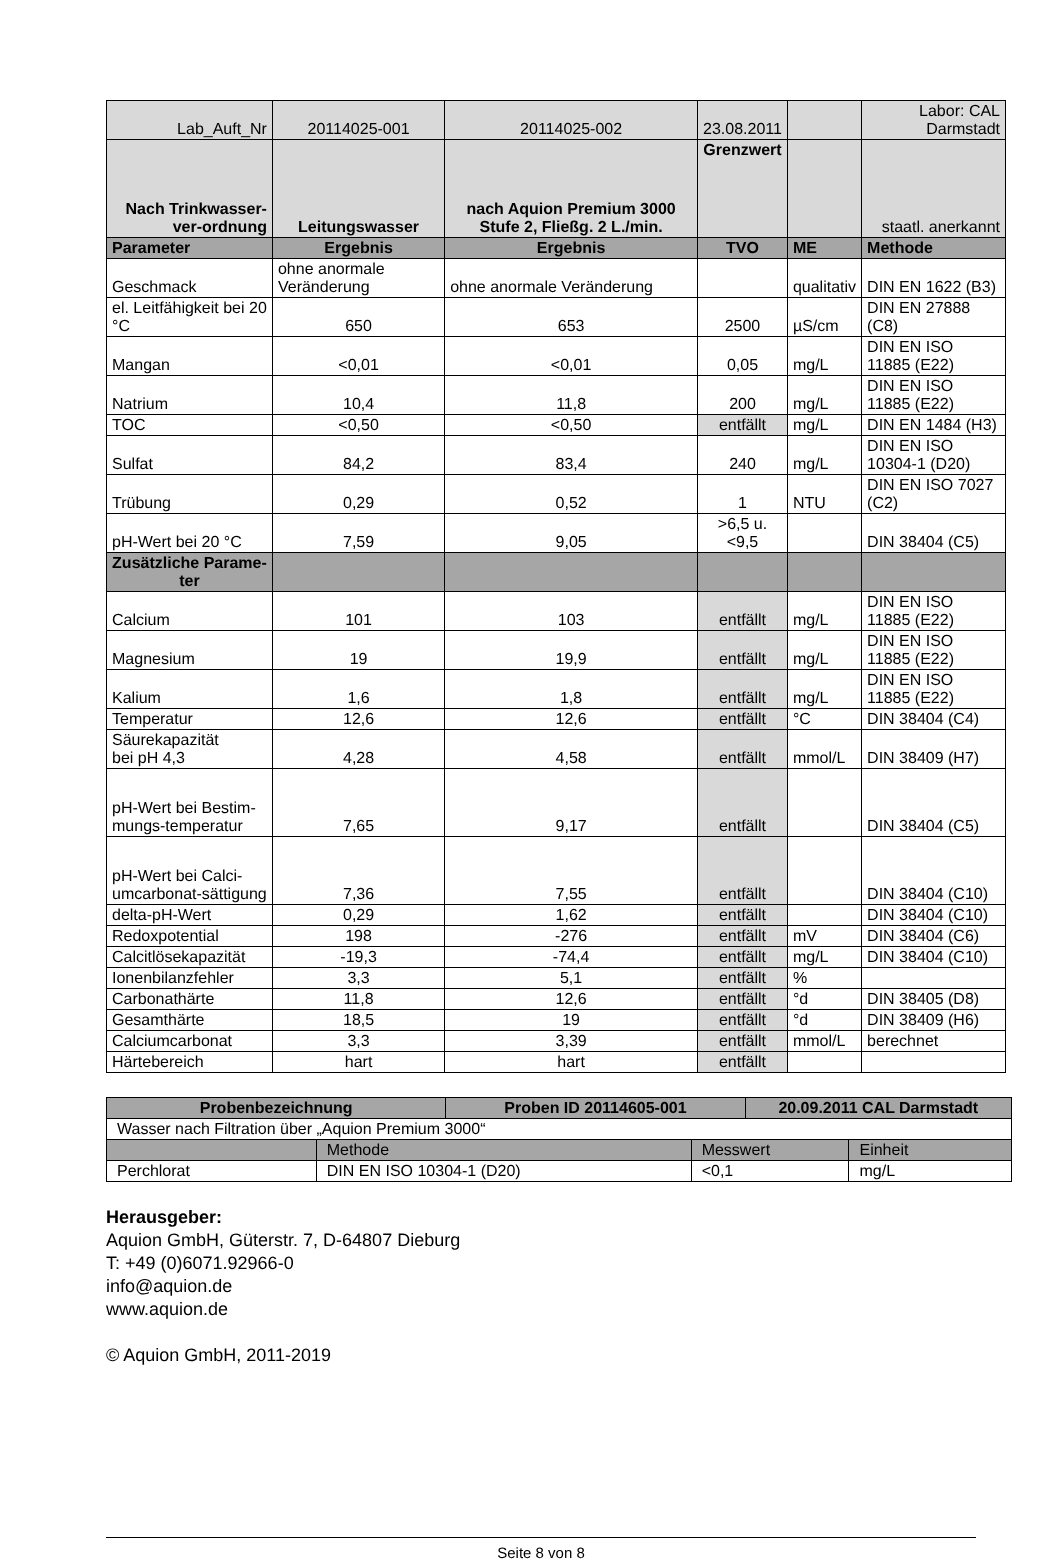| Lab_Auft_Nr | 20114025-001 | 20114025-002 | 23.08.2011 | | Labor: CAL Darmstadt |
| Nach Trinkwasser- ver-ordnung | Leitungswasser | nach Aquion Premium 3000 Stufe 2, Fließg. 2 L./min. | Grenzwert | | staatl. anerkannt |
| Parameter | Ergebnis | Ergebnis | TVO | ME | Methode |
| Geschmack | ohne anormale Veränderung | ohne anormale Veränderung | | qualitativ | DIN EN 1622 (B3) |
| el. Leitfähigkeit bei 20 °C | 650 | 653 | 2500 | µS/cm | DIN EN 27888 (C8) |
| Mangan | <0,01 | <0,01 | 0,05 | mg/L | DIN EN ISO 11885 (E22) |
| Natrium | 10,4 | 11,8 | 200 | mg/L | DIN EN ISO 11885 (E22) |
| TOC | <0,50 | <0,50 | entfällt | mg/L | DIN EN 1484 (H3) |
| Sulfat | 84,2 | 83,4 | 240 | mg/L | DIN EN ISO 10304-1 (D20) |
| Trübung | 0,29 | 0,52 | 1 | NTU | DIN EN ISO 7027 (C2) |
| pH-Wert bei 20 °C | 7,59 | 9,05 | >6,5 u. <9,5 | | DIN 38404 (C5) |
| Zusätzliche Parame- ter | | | | | |
| Calcium | 101 | 103 | entfällt | mg/L | DIN EN ISO 11885 (E22) |
| Magnesium | 19 | 19,9 | entfällt | mg/L | DIN EN ISO 11885 (E22) |
| Kalium | 1,6 | 1,8 | entfällt | mg/L | DIN EN ISO 11885 (E22) |
| Temperatur | 12,6 | 12,6 | entfällt | °C | DIN 38404 (C4) |
| Säurekapazität bei pH 4,3 | 4,28 | 4,58 | entfällt | mmol/L | DIN 38409 (H7) |
| pH-Wert bei Bestim- mungs-temperatur | 7,65 | 9,17 | entfällt | | DIN 38404 (C5) |
| pH-Wert bei Calci- umcarbonat-sättigung | 7,36 | 7,55 | entfällt | | DIN 38404 (C10) |
| delta-pH-Wert | 0,29 | 1,62 | entfällt | | DIN 38404 (C10) |
| Redoxpotential | 198 | -276 | entfällt | mV | DIN 38404 (C6) |
| Calcitlösekapazität | -19,3 | -74,4 | entfällt | mg/L | DIN 38404 (C10) |
| Ionenbilanzfehler | 3,3 | 5,1 | entfällt | % | |
| Carbonathärte | 11,8 | 12,6 | entfällt | °d | DIN 38405 (D8) |
| Gesamthärte | 18,5 | 19 | entfällt | °d | DIN 38409 (H6) |
| Calciumcarbonat | 3,3 | 3,39 | entfällt | mmol/L | berechnet |
| Härtebereich | hart | hart | entfällt | | |
| Probenbezeichnung | | Proben ID 20114605-001 | | 20.09.2011 CAL Darmstadt | |
| --- | --- | --- | --- | --- | --- |
| Wasser nach Filtration über „Aquion Premium 3000“ | | | | | |
| | Methode | | Messwert | | Einheit |
| Perchlorat | DIN EN ISO 10304-1 (D20) | | <0,1 | | mg/L |
Herausgeber:
Aquion GmbH, Güterstr. 7, D-64807 Dieburg
T: +49 (0)6071.92966-0
info@aquion.de
www.aquion.de
© Aquion GmbH, 2011-2019
Seite 8 von 8